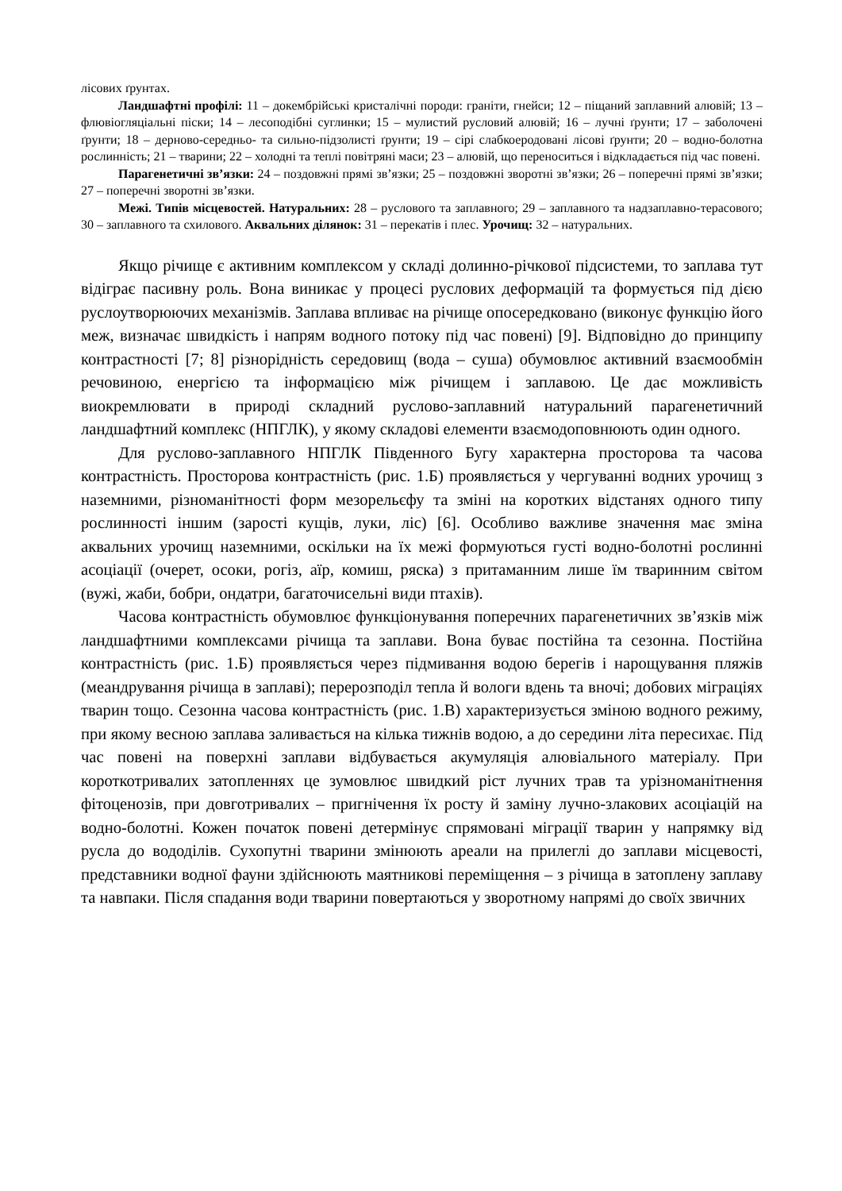лісових ґрунтах.
Ландшафтні профілі: 11 – докембрійські кристалічні породи: граніти, гнейси; 12 – піщаний заплавний алювій; 13 – флювіогляціальні піски; 14 – лесоподібні суглинки; 15 – мулистий русловий алювій; 16 – лучні ґрунти; 17 – заболочені ґрунти; 18 – дерново-середньо- та сильно-підзолисті ґрунти; 19 – сірі слабкоеродовані лісові ґрунти; 20 – водно-болотна рослинність; 21 – тварини; 22 – холодні та теплі повітряні маси; 23 – алювій, що переноситься і відкладається під час повені.
Парагенетичні зв’язки: 24 – поздовжні прямі зв’язки; 25 – поздовжні зворотні зв’язки; 26 – поперечні прямі зв’язки; 27 – поперечні зворотні зв’язки.
Межі. Типів місцевостей. Натуральних: 28 – руслового та заплавного; 29 – заплавного та надзаплавно-терасового; 30 – заплавного та схилового. Аквальних ділянок: 31 – перекатів і плес. Урочищ: 32 – натуральних.
Якщо річище є активним комплексом у складі долинно-річкової підсистеми, то заплава тут відіграє пасивну роль. Вона виникає у процесі руслових деформацій та формується під дією руслоутворюючих механізмів. Заплава впливає на річище опосередковано (виконує функцію його меж, визначає швидкість і напрям водного потоку під час повені) [9]. Відповідно до принципу контрастності [7; 8] різнорідність середовищ (вода – суша) обумовлює активний взаємообмін речовиною, енергією та інформацією між річищем і заплавою. Це дає можливість виокремлювати в природі складний руслово-заплавний натуральний парагенетичний ландшафтний комплекс (НПГЛК), у якому складові елементи взаємодоповнюють один одного.
Для руслово-заплавного НПГЛК Південного Бугу характерна просторова та часова контрастність. Просторова контрастність (рис. 1.Б) проявляється у чергуванні водних урочищ з наземними, різноманітності форм мезорельєфу та зміні на коротких відстанях одного типу рослинності іншим (зарості кущів, луки, ліс) [6]. Особливо важливе значення має зміна аквальних урочищ наземними, оскільки на їх межі формуються густі водно-болотні рослинні асоціації (очерет, осоки, рогіз, аїр, комиш, ряска) з притаманним лише їм тваринним світом (вужі, жаби, бобри, ондатри, багаточисельні види птахів).
Часова контрастність обумовлює функціонування поперечних парагенетичних зв’язків між ландшафтними комплексами річища та заплави. Вона буває постійна та сезонна. Постійна контрастність (рис. 1.Б) проявляється через підмивання водою берегів і нарощування пляжів (меандрування річища в заплаві); перерозподіл тепла й вологи вдень та вночі; добових міграціях тварин тощо. Сезонна часова контрастність (рис. 1.В) характеризується зміною водного режиму, при якому весною заплава заливається на кілька тижнів водою, а до середини літа пересихає. Під час повені на поверхні заплави відбувається акумуляція алювіального матеріалу. При короткотривалих затопленнях це зумовлює швидкий ріст лучних трав та урізноманітнення фітоценозів, при довготривалих – пригнічення їх росту й заміну лучно-злакових асоціацій на водно-болотні. Кожен початок повені детермінує спрямовані міграції тварин у напрямку від русла до вододілів. Сухопутні тварини змінюють ареали на прилеглі до заплави місцевості, представники водної фауни здійснюють маятникові переміщення – з річища в затоплену заплаву та навпаки. Після спадання води тварини повертаються у зворотному напрямі до своїх звичних